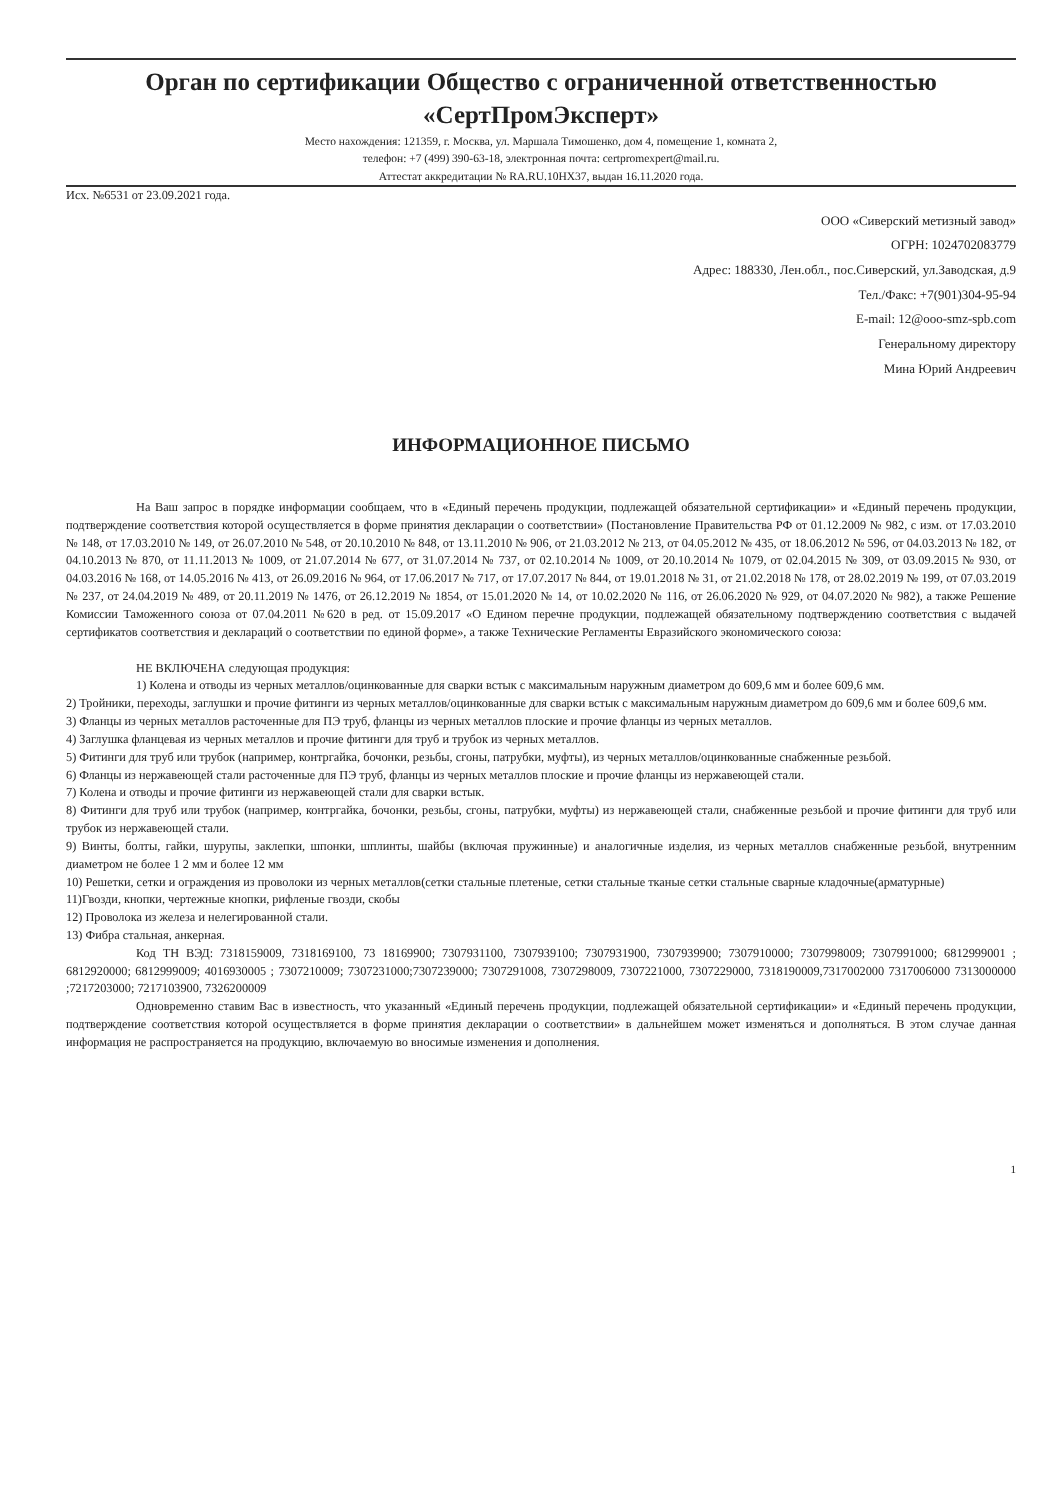Орган по сертификации Общество с ограниченной ответственностью «СертПромЭксперт»
Место нахождения: 121359, г. Москва, ул. Маршала Тимошенко, дом 4, помещение 1, комната 2,
телефон: +7 (499) 390-63-18, электронная почта: certpromexpert@mail.ru.
Аттестат аккредитации № RA.RU.10НХ37, выдан 16.11.2020 года.
Исх. №6531 от 23.09.2021 года.
ООО «Сиверский метизный завод»
ОГРН: 1024702083779
Адрес: 188330, Лен.обл., пос.Сиверский, ул.Заводская, д.9
Тел./Факс: +7(901)304-95-94
E-mail: 12@ooo-smz-spb.com
Генеральному директору
Мина Юрий Андреевич
ИНФОРМАЦИОННОЕ ПИСЬМО
На Ваш запрос в порядке информации сообщаем, что в «Единый перечень продукции, подлежащей обязательной сертификации» и «Единый перечень продукции, подтверждение соответствия которой осуществляется в форме принятия декларации о соответствии» (Постановление Правительства РФ от 01.12.2009 № 982, с изм. от 17.03.2010 № 148, от 17.03.2010 № 149, от 26.07.2010 № 548, от 20.10.2010 № 848, от 13.11.2010 № 906, от 21.03.2012 № 213, от 04.05.2012 № 435, от 18.06.2012 № 596, от 04.03.2013 № 182, от 04.10.2013 № 870, от 11.11.2013 № 1009, от 21.07.2014 № 677, от 31.07.2014 № 737, от 02.10.2014 № 1009, от 20.10.2014 № 1079, от 02.04.2015 № 309, от 03.09.2015 № 930, от 04.03.2016 № 168, от 14.05.2016 № 413, от 26.09.2016 № 964, от 17.06.2017 № 717, от 17.07.2017 № 844, от 19.01.2018 № 31, от 21.02.2018 № 178, от 28.02.2019 № 199, от 07.03.2019 № 237, от 24.04.2019 № 489, от 20.11.2019 № 1476, от 26.12.2019 № 1854, от 15.01.2020 № 14, от 10.02.2020 № 116, от 26.06.2020 № 929, от 04.07.2020 № 982), а также Решение Комиссии Таможенного союза от 07.04.2011 №620 в ред. от 15.09.2017 «О Едином перечне продукции, подлежащей обязательному подтверждению соответствия с выдачей сертификатов соответствия и деклараций о соответствии по единой форме», а также Технические Регламенты Евразийского экономического союза:
НЕ ВКЛЮЧЕНА следующая продукция:
1) Колена и отводы из черных металлов/оцинкованные для сварки встык с максимальным наружным диаметром до 609,6 мм и более 609,6 мм.
2) Тройники, переходы, заглушки и прочие фитинги из черных металлов/оцинкованные для сварки встык с максимальным наружным диаметром до 609,6 мм и более 609,6 мм.
3) Фланцы из черных металлов расточенные для ПЭ труб, фланцы из черных металлов плоские и прочие фланцы из черных металлов.
4) Заглушка фланцевая из черных металлов и прочие фитинги для труб и трубок из черных металлов.
5) Фитинги для труб или трубок (например, контргайка, бочонки, резьбы, сгоны, патрубки, муфты), из черных металлов/оцинкованные снабженные резьбой.
6) Фланцы из нержавеющей стали расточенные для ПЭ труб, фланцы из черных металлов плоские и прочие фланцы из нержавеющей стали.
7) Колена и отводы и прочие фитинги из нержавеющей стали для сварки встык.
8) Фитинги для труб или трубок (например, контргайка, бочонки, резьбы, сгоны, патрубки, муфты) из нержавеющей стали, снабженные резьбой и прочие фитинги для труб или трубок из нержавеющей стали.
9) Винты, болты, гайки, шурупы, заклепки, шпонки, шплинты, шайбы (включая пружинные) и аналогичные изделия, из черных металлов снабженные резьбой, внутренним диаметром не более 1 2 мм и более 12 мм
10) Решетки, сетки и ограждения из проволоки из черных металлов(сетки стальные плетеные, сетки стальные тканые сетки стальные сварные кладочные(арматурные)
11)Гвозди, кнопки, чертежные кнопки, рифленые гвозди, скобы
12) Проволока из железа и нелегированной стали.
13) Фибра стальная, анкерная.
Код ТН ВЭД: 7318159009, 7318169100, 73 18169900; 7307931100, 7307939100; 7307931900, 7307939900; 7307910000; 7307998009; 7307991000; 6812999001 ; 6812920000; 6812999009; 4016930005 ; 7307210009; 7307231000;7307239000; 7307291008, 7307298009, 7307221000, 7307229000, 7318190009,7317002000 7317006000 7313000000 ;7217203000; 7217103900, 7326200009
Одновременно ставим Вас в известность, что указанный «Единый перечень продукции, подлежащей обязательной сертификации» и «Единый перечень продукции, подтверждение соответствия которой осуществляется в форме принятия декларации о соответствии» в дальнейшем может изменяться и дополняться. В этом случае данная информация не распространяется на продукцию, включаемую во вносимые изменения и дополнения.
1